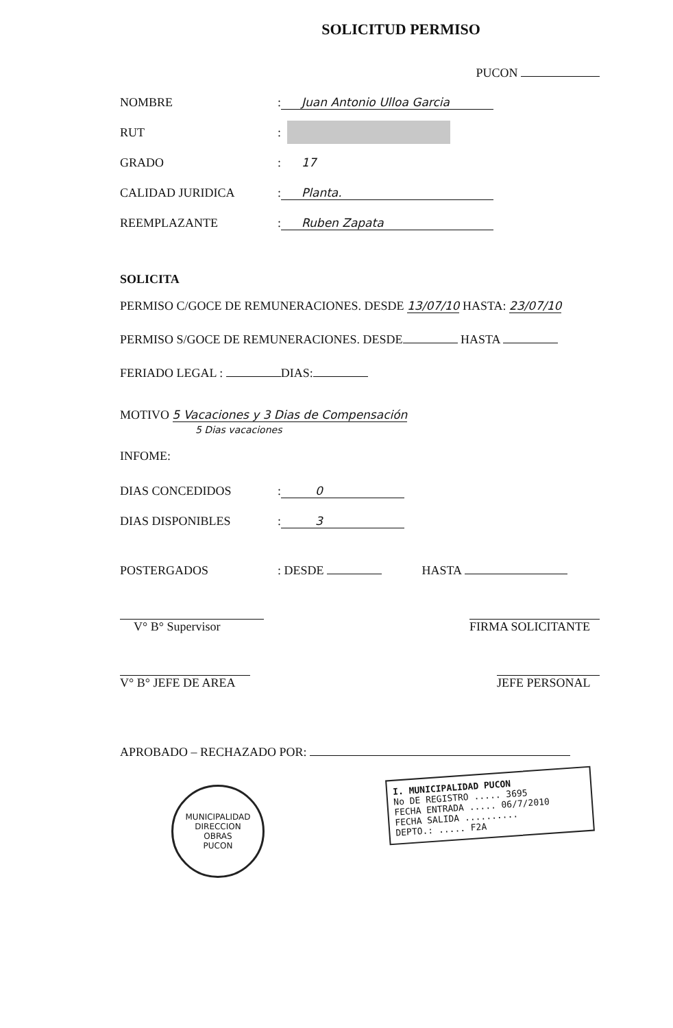SOLICITUD PERMISO
PUCON
NOMBRE: Juan Antonio Ulloa Garcia
RUT:
GRADO: 17
CALIDAD JURIDICA: Planta.
REEMPLAZANTE: Ruben Zapata
SOLICITA
PERMISO C/GOCE DE REMUNERACIONES. DESDE 13/07/10 HASTA: 23/07/10
PERMISO S/GOCE DE REMUNERACIONES. DESDE HASTA
FERIADO LEGAL : DIAS:
MOTIVO 5 Vacaciones y 3 Dias de Compensación
5 Dias vacaciones
INFOME:
DIAS CONCEDIDOS: 0
DIAS DISPONIBLES: 3
POSTERGADOS: DESDE HASTA
V° B° Supervisor FIRMA SOLICITANTE
V° B° JEFE DE AREA JEFE PERSONAL
APROBADO – RECHAZADO POR:
I. MUNICIPALIDAD PUCON
No DE REGISTRO ..... 3695
FECHA ENTRADA ..... 06/7/2010
FECHA SALIDA ..........
DEPTO.: ..... F2A
MUNICIPALIDAD
DIRECCION
OBRAS
PUCON